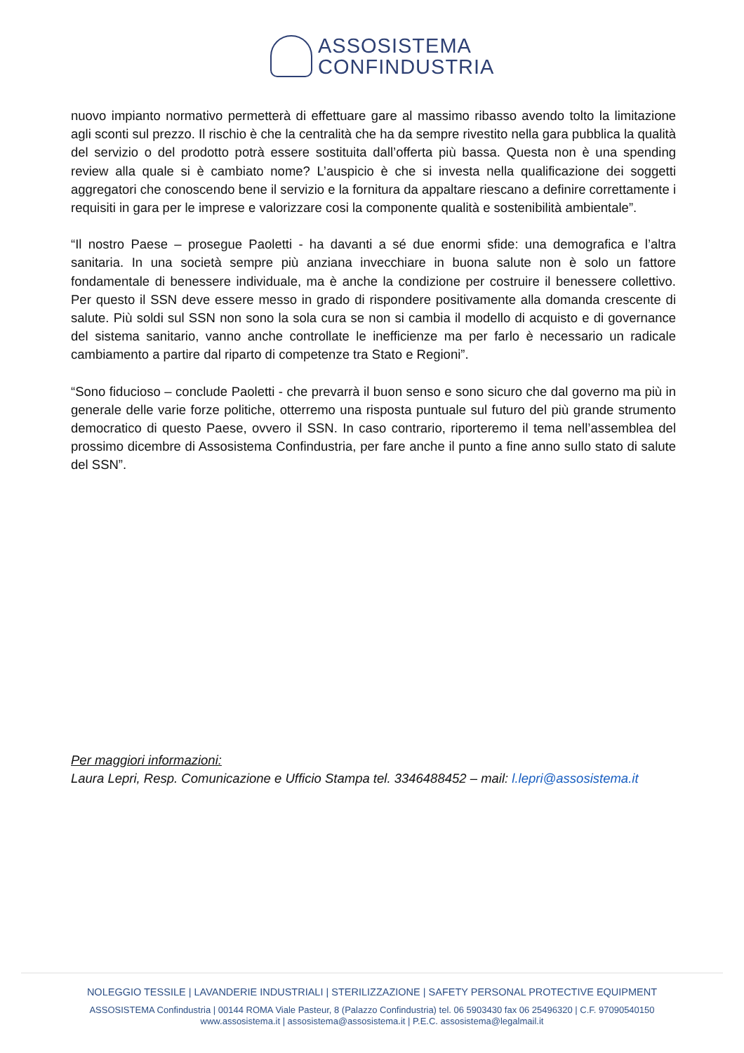ASSOSISTEMA
CONFINDUSTRIA
nuovo impianto normativo permetterà di effettuare gare al massimo ribasso avendo tolto la limitazione agli sconti sul prezzo. Il rischio è che la centralità che ha da sempre rivestito nella gara pubblica la qualità del servizio o del prodotto potrà essere sostituita dall’offerta più bassa. Questa non è una spending review alla quale si è cambiato nome? L’auspicio è che si investa nella qualificazione dei soggetti aggregatori che conoscendo bene il servizio e la fornitura da appaltare riescano a definire correttamente i requisiti in gara per le imprese e valorizzare cosi la componente qualità e sostenibilità ambientale”.
“Il nostro Paese – prosegue Paoletti - ha davanti a sé due enormi sfide: una demografica e l’altra sanitaria. In una società sempre più anziana invecchiare in buona salute non è solo un fattore fondamentale di benessere individuale, ma è anche la condizione per costruire il benessere collettivo. Per questo il SSN deve essere messo in grado di rispondere positivamente alla domanda crescente di salute. Più soldi sul SSN non sono la sola cura se non si cambia il modello di acquisto e di governance del sistema sanitario, vanno anche controllate le inefficienze ma per farlo è necessario un radicale cambiamento a partire dal riparto di competenze tra Stato e Regioni”.
“Sono fiducioso – conclude Paoletti - che prevarrà il buon senso e sono sicuro che dal governo ma più in generale delle varie forze politiche, otterremo una risposta puntuale sul futuro del più grande strumento democratico di questo Paese, ovvero il SSN. In caso contrario, riporteremo il tema nell’assemblea del prossimo dicembre di Assosistema Confindustria, per fare anche il punto a fine anno sullo stato di salute del SSN”.
Per maggiori informazioni:
Laura Lepri, Resp. Comunicazione e Ufficio Stampa tel. 3346488452 – mail: l.lepri@assosistema.it
NOLEGGIO TESSILE | LAVANDERIE INDUSTRIALI | STERILIZZAZIONE | SAFETY PERSONAL PROTECTIVE EQUIPMENT
ASSOSISTEMA Confindustria | 00144 ROMA Viale Pasteur, 8 (Palazzo Confindustria) tel. 06 5903430 fax 06 25496320 | C.F. 97090540150
www.assosistema.it | assosistema@assosistema.it | P.E.C. assosistema@legalmail.it